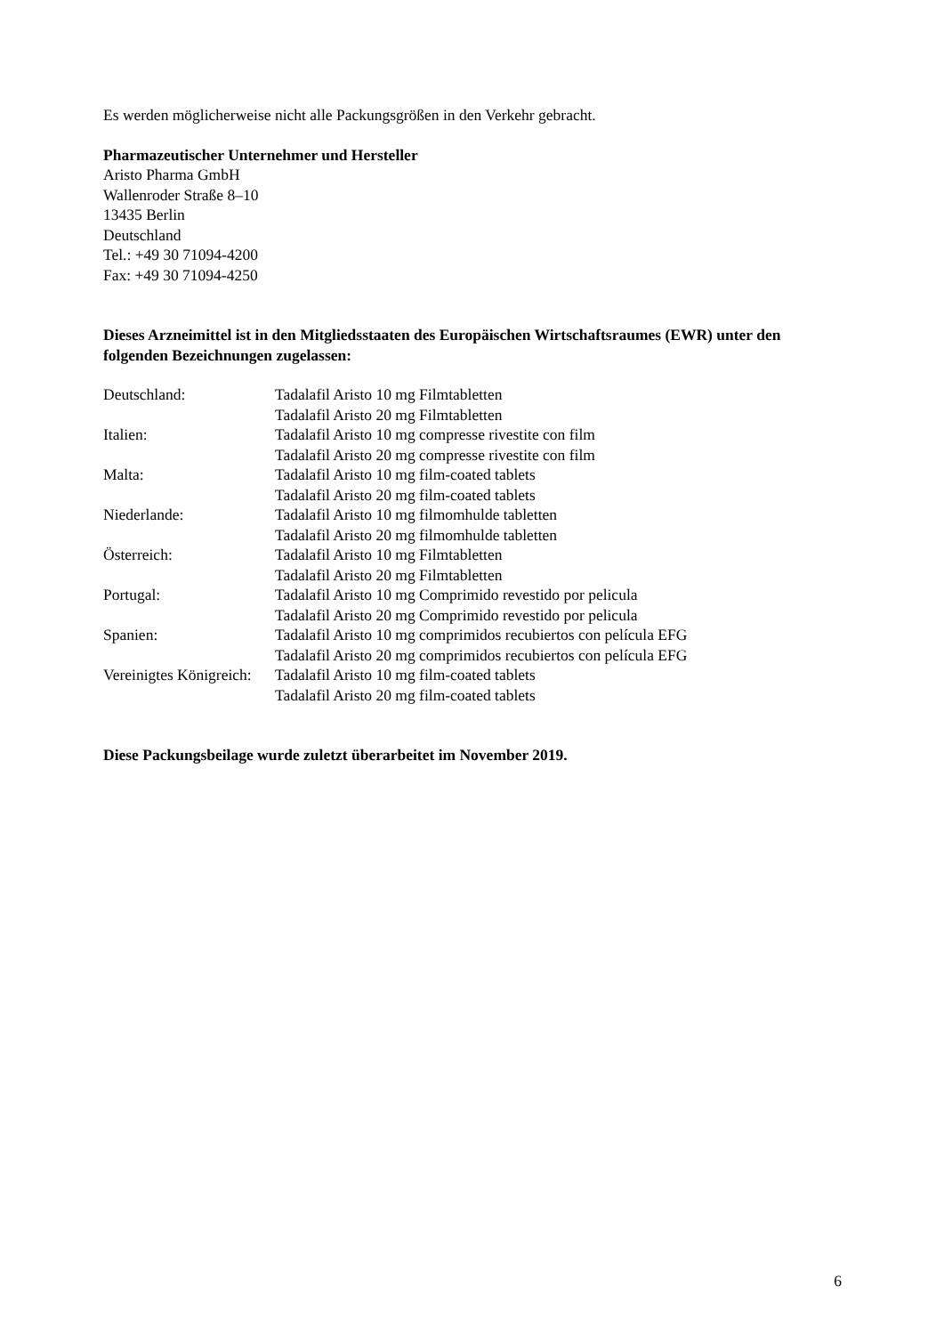Es werden möglicherweise nicht alle Packungsgrößen in den Verkehr gebracht.
Pharmazeutischer Unternehmer und Hersteller
Aristo Pharma GmbH
Wallenroder Straße 8–10
13435 Berlin
Deutschland
Tel.: +49 30 71094-4200
Fax: +49 30 71094-4250
Dieses Arzneimittel ist in den Mitgliedsstaaten des Europäischen Wirtschaftsraumes (EWR) unter den folgenden Bezeichnungen zugelassen:
| Deutschland: | Tadalafil Aristo 10 mg Filmtabletten |
| | Tadalafil Aristo 20 mg Filmtabletten |
| Italien: | Tadalafil Aristo 10 mg compresse rivestite con film |
| | Tadalafil Aristo 20 mg compresse rivestite con film |
| Malta: | Tadalafil Aristo 10 mg film-coated tablets |
| | Tadalafil Aristo 20 mg film-coated tablets |
| Niederlande: | Tadalafil Aristo 10 mg filmomhulde tabletten |
| | Tadalafil Aristo 20 mg filmomhulde tabletten |
| Österreich: | Tadalafil Aristo 10 mg Filmtabletten |
| | Tadalafil Aristo 20 mg Filmtabletten |
| Portugal: | Tadalafil Aristo 10 mg Comprimido revestido por pelicula |
| | Tadalafil Aristo 20 mg Comprimido revestido por pelicula |
| Spanien: | Tadalafil Aristo 10 mg comprimidos recubiertos con película EFG |
| | Tadalafil Aristo 20 mg comprimidos recubiertos con película EFG |
| Vereinigtes Königreich: | Tadalafil Aristo 10 mg film-coated tablets |
| | Tadalafil Aristo 20 mg film-coated tablets |
Diese Packungsbeilage wurde zuletzt überarbeitet im November 2019.
6